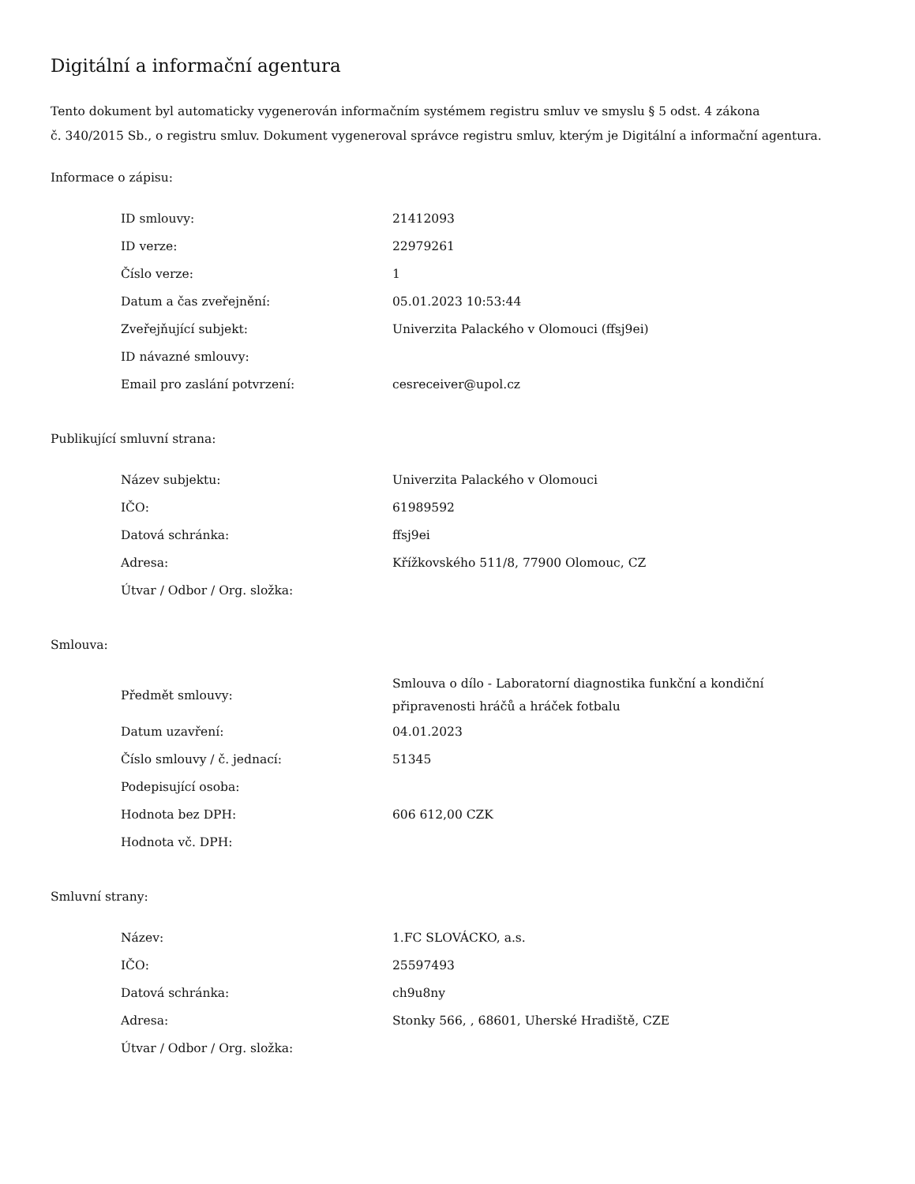Digitální a informační agentura
Tento dokument byl automaticky vygenerován informačním systémem registru smluv ve smyslu § 5 odst. 4 zákona
č. 340/2015 Sb., o registru smluv. Dokument vygeneroval správce registru smluv, kterým je Digitální a informační agentura.
Informace o zápisu:
| ID smlouvy: | 21412093 |
| ID verze: | 22979261 |
| Číslo verze: | 1 |
| Datum a čas zveřejnění: | 05.01.2023 10:53:44 |
| Zveřejňující subjekt: | Univerzita Palackého v Olomouci (ffsj9ei) |
| ID návazné smlouvy: | |
| Email pro zaslání potvrzení: | cesreceiver@upol.cz |
Publikující smluvní strana:
| Název subjektu: | Univerzita Palackého v Olomouci |
| IČO: | 61989592 |
| Datová schránka: | ffsj9ei |
| Adresa: | Křížkovského 511/8, 77900 Olomouc, CZ |
| Útvar / Odbor / Org. složka: | |
Smlouva:
| Předmět smlouvy: | Smlouva o dílo - Laboratorní diagnostika funkční a kondiční připravenosti hráčů a hráček fotbalu |
| Datum uzavření: | 04.01.2023 |
| Číslo smlouvy / č. jednací: | 51345 |
| Podepisující osoba: | |
| Hodnota bez DPH: | 606 612,00 CZK |
| Hodnota vč. DPH: | |
Smluvní strany:
| Název: | 1.FC SLOVÁCKO, a.s. |
| IČO: | 25597493 |
| Datová schránka: | ch9u8ny |
| Adresa: | Stonky 566, , 68601, Uherské Hradiště, CZE |
| Útvar / Odbor / Org. složka: | |